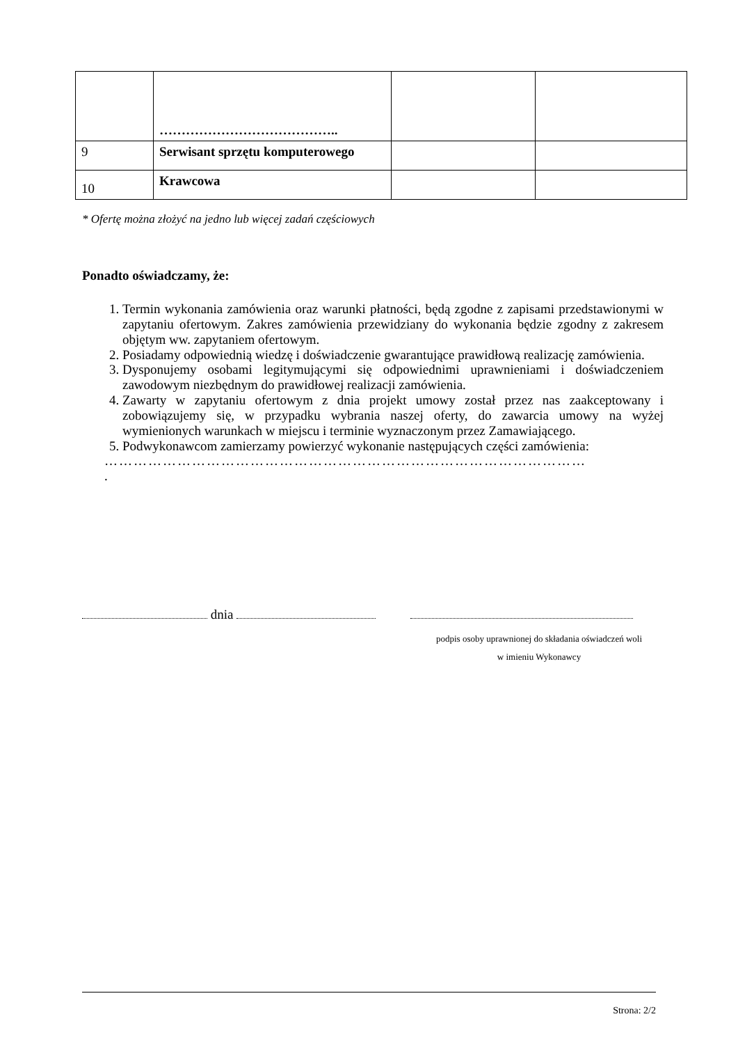| | ………………………………….. | | |
| 9 | Serwisant sprzętu komputerowego | | |
| 10 | Krawcowa | | |
* Ofertę można złożyć na jedno lub więcej zadań częściowych
Ponadto oświadczamy, że:
1. Termin wykonania zamówienia oraz warunki płatności, będą zgodne z zapisami przedstawionymi w zapytaniu ofertowym. Zakres zamówienia przewidziany do wykonania będzie zgodny z zakresem objętym ww. zapytaniem ofertowym.
2. Posiadamy odpowiednią wiedzę i doświadczenie gwarantujące prawidłową realizację zamówienia.
3. Dysponujemy osobami legitymującymi się odpowiednimi uprawnieniami i doświadczeniem zawodowym niezbędnym do prawidłowej realizacji zamówienia.
4. Zawarty w zapytaniu ofertowym z dnia projekt umowy został przez nas zaakceptowany i zobowiązujemy się, w przypadku wybrania naszej oferty, do zawarcia umowy na wyżej wymienionych warunkach w miejscu i terminie wyznaczonym przez Zamawiającego.
5. Podwykonawcom zamierzamy powierzyć wykonanie następujących części zamówienia:
………………………………………………………………………………………
.
dnia
podpis osoby uprawnionej do składania oświadczeń woli
w imieniu Wykonawcy
Strona: 2/2